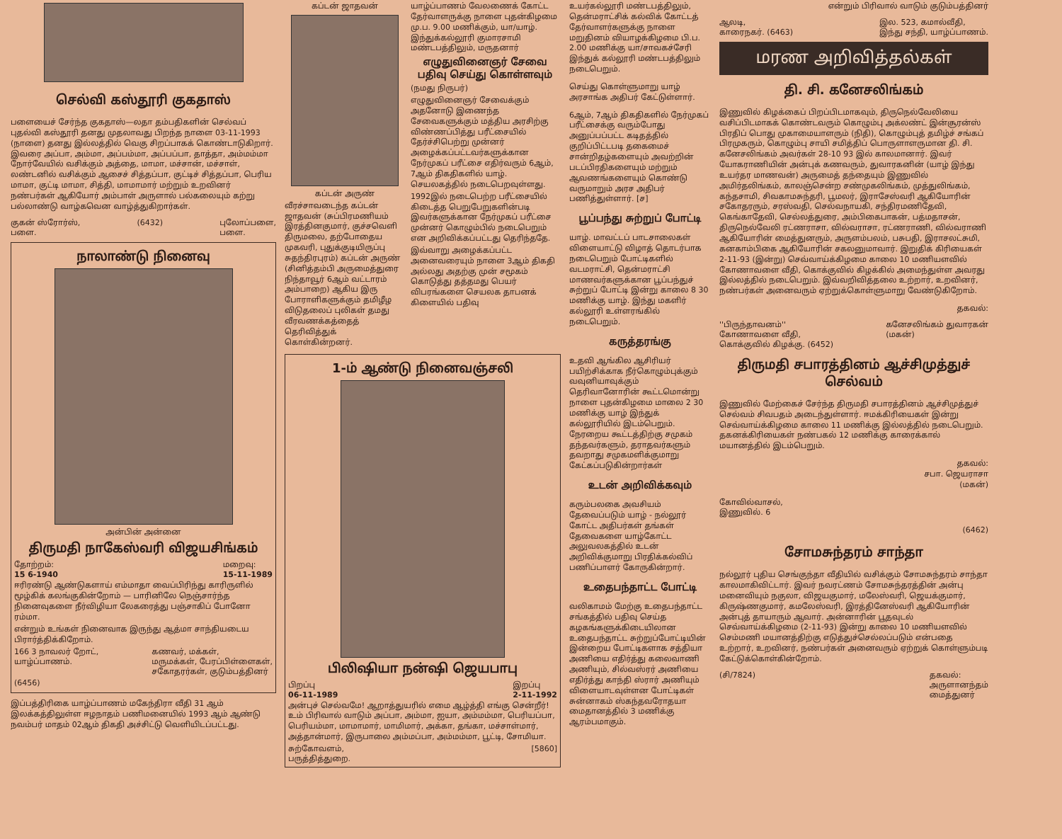செல்வி கஸ்தூரி குகதாஸ்
பளையைச் சேர்ந்த குகதாஸ்—லதா தம்பதிகளின் செல்வப் புதல்வி கஸ்தூரி தனது முதலாவது பிறந்த நாளை 03-11-1993 (நாளை) தனது இல்லத்தில் வெகு சிறப்பாகக் கொண்டாடுகிறார். இவரை அப்பா, அம்மா, அப்பம்மா, அப்பப்பா, தாத்தா, அம்மம்மா நோர்வேயில் வசிக்கும் அத்தை, மாமா, மச்சான், மச்சாள், லண்டனில் வசிக்கும் ஆசைச் சித்தப்பா, குட்டிச் சித்தப்பா, பெரிய மாமா, குட்டி மாமா, சித்தி, மாமாமார் மற்றும் உறவினர் நண்பர்கள் ஆகியோர் அம்பாள் அருளால் பல்கலையும் கற்று பல்லாண்டு வாழ்கவென வாழ்த்துகிறார்கள்.
குகன் ஸ்ரோர்ஸ்,
பளை. (6432) புலோப்பளை,
பளை.
நாலாண்டு நினைவு
அன்பின் அன்னை
திருமதி நாகேஸ்வரி விஜயசிங்கம்
தோற்றம்:
15 6-1940 மறைவு:
15-11-1989
ஈரிரண்டு ஆண்டுகளாய் எம்மாதா வைப்பிரிந்து காரிருளில் மூழ்கிக் கலங்குகின்றோம் — பாரினிலே நெஞ்சார்ந்த நினைவுகளை நீர்விழியா லேகரைத்து பஞ்சாகிப் போனோ ரம்மா.
என்றும் உங்கள் நினைவாக இருந்து ஆத்மா சாந்தியடைய பிரார்த்திக்கிறோம்.
166 3 நாவலர் றோட்,
யாழ்ப்பாணம். கணவர், மக்கள்,
மருமக்கள், பேரப்பிள்ளைகள்,
சகோதரர்கள், குடும்பத்தினர்
(6456)
இப்பத்திரிகை யாழ்ப்பாணம் மகேந்திரா வீதி 31 ஆம் இலக்கத்திலுள்ள ஈழநாதம் பணிமனையில் 1993 ஆம் ஆண்டு நவம்பர் மாதம் 02ஆம் திகதி அச்சிட்டு வெளியிடப்பட்டது.
கப்டன் ஜாதவன்
கப்டன் அருண்
வீரச்சாவடைந்த கப்டன் ஜாதவன் (சுப்பிரமணியம் இரத்தினகுமார், குச்சவெளி திருமலை, தற்போதைய முகவரி, புதுக்குடியிருப்பு சுதந்திரபுரம்) கப்டன் அருண் (சினித்தம்பி அருமைத்துரை நிந்தாவூர் 6ஆம் வட்டாரம் அம்பாறை) ஆகிய இரு போராளிகளுக்கும் தமிழீழ விடுதலைப் புலிகள் தமது வீரவணக்கத்தைத் தெரிவித்துக் கொள்கின்றனர்.
யாழ்ப்பாணம் வேலணைக் கோட்ட தேர்வாளருக்கு நாளை புதன்கிழமை மு.ப. 9.00 மணிக்கும், யா/யாழ். இந்துக்கல்லூரி குமாரசாமி மண்டபத்திலும், மருதனார்
எழுதுவினைஞர் சேவை பதிவு செய்து கொள்ளவும்
(நமது நிருபர்)
எழுதுவினைஞர் சேவைக்கும் அதனோடு இணைந்த சேவைகளுக்கும் மத்திய அரசிற்கு விண்ணப்பித்து பரீட்சையில் தேர்ச்சிபெற்று முன்னர் அழைக்கப்பட்டவர்களுக்கான நேர்முகப் பரீட்சை எதிர்வரும் 6ஆம், 7ஆம் திகதிகளில் யாழ். செயலகத்தில் நடைபெறவுள்ளது.
1992இல் நடைபெற்ற பரீட்சையில் கிடைத்த பெறுபேறுகளின்படி இவர்களுக்கான நேர்முகப் பரீட்சை முன்னர் கொழும்பில் நடைபெறும் என அறிவிக்கப்பட்டது தெரிந்ததே.
இவ்வாறு அழைக்கப்பட்ட அனைவரையும் நாளை 3ஆம் திகதி அல்லது அதற்கு முன் சமூகம் கொடுத்து தத்தமது பெயர் விபரங்களை செயலக தாபனக் கிளையில் பதிவு
1-ம் ஆண்டு நினைவஞ்சலி
பிலிஷியா நன்ஷி ஜெயபாபு
பிறப்பு
06-11-1989 இறப்பு
2-11-1992
அன்புச் செல்வமே! ஆறாத்துயரில் எமை ஆழ்த்தி எங்கு சென்றீர்! உம் பிரிவால் வாடும் அப்பா, அம்மா, ஐயா, அம்மம்மா, பெரியப்பா, பெரியம்மா, மாமாமார், மாமிமார், அக்கா, தங்கா, மச்சாள்மார், அத்தான்மார், இருபாலை அம்மப்பா, அம்மம்மா, பூட்டி, சோமியா.
சுற்கோவளம்,
பருத்தித்துறை. [5860]
உயர்கல்லூரி மண்டபத்திலும், தென்மராட்சிக் கல்விக் கோட்டத் தேர்வாளர்களுக்கு நாளை மறுதினம் வியாழக்கிழமை பி.ப. 2.00 மணிக்கு யா/சாவகச்சேரி இந்துக் கல்லூரி மண்டபத்திலும் நடைபெறும்.
செய்து கொள்ளுமாறு யாழ் அரசாங்க அதிபர் கேட்டுள்ளார்.
6ஆம், 7ஆம் திகதிகளில் நேர்முகப் பரீட்சைக்கு வரும்போது அனுப்பப்பட்ட கடிதத்தில் குறிப்பிட்டபடி தகைமைச் சான்றிதழ்களையும் அவற்றின் படப்பிரதிகளையும் மற்றும் ஆவணங்களையும் கொண்டு வருமாறும் அரச அதிபர் பணித்துள்ளார். [ச]
பூப்பந்து சுற்றுப் போட்டி
யாழ். மாவட்டப் பாடசாலைகள் விளையாட்டு விழாத் தொடர்பாக நடைபெறும் போட்டிகளில் வடமராட்சி, தென்மராட்சி மாணவர்களுக்கான பூப்பந்துச் சுற்றுப் போட்டி இன்று காலை 8 30 மணிக்கு யாழ். இந்து மகளிர் கல்லூரி உள்ளரங்கில் நடைபெறும்.
கருத்தரங்கு
உதவி ஆங்கில ஆசிரியர் பயிற்சிக்காக நீர்கொழும்புக்கும் வவுனியாவுக்கும் தெரிவானோரின் கூட்டமொன்று நாளை புதன்கிழமை மாலை 2 30 மணிக்கு யாழ் இந்துக் கல்லூரியில் இடம்பெறும். நேரறைய கூட்டத்திற்கு சமுகம் தந்தவர்களும், தராதவர்களும் தவறாது சமுகமளிக்குமாறு கேட்கப்படுகின்றார்கள்
உடன் அறிவிக்கவும்
கரும்பலகை அவசியம் தேவைப்படும் யாழ் - நல்லூர் கோட்ட அதிபர்கள் தங்கள் தேவைகளை யாழ்கோட்ட அலுவலகத்தில் உடன் அறிவிக்குமாறு பிரதிக்கல்விப் பணிப்பாளர் கோருகின்றார்.
உதைபந்தாட்ட போட்டி
வலிகாமம் மேற்கு உதைபந்தாட்ட சங்கத்தில் பதிவு செய்த கழகங்களுக்கிடையிலான உதைபந்தாட்ட சுற்றுப்போட்டியின் இன்றைய போட்டிகளாக சத்தியா அணியை எதிர்த்து கலைவாணி அணியும், சில்வஸ்ரர் அணியை எதிர்த்து காந்தி ஸ்ரார் அணியும் விளையாடவுள்ளன போட்டிகள் சுன்னாகம் ஸ்கந்தவரோதயா மைதானத்தில் 3 மணிக்கு ஆரம்பமாகும்.
என்றும் பிரிவால் வாடும் குடும்பத்தினர்
ஆலடி,
காரைநகர். (6463) இல. 523, கமால்வீதி,
இந்து சந்தி, யாழ்ப்பாணம்.
மரண அறிவித்தல்கள்
தி. சி. கனேசலிங்கம்
இணுவில் கிழக்கைப் பிறப்பிடமாகவும், திருநெல்வேலியை வசிப்பிடமாகக் கொண்டவரும் கொழும்பு அக்லண்ட் இன்சூரன்ஸ் பிரதிப் பொது முகாமையாளரும் (நிதி), கொழும்புத் தமிழ்ச் சங்கப் பிரமுகரும், கொழும்பு சாயி சமித்திப் பொருளாளருமான தி. சி. கனேசலிங்கம் அவர்கள் 28-10 93 இல் காலமானார். இவர் யோகராணியின் அன்புக் கணவரும், துவாரகனின் (யாழ் இந்து உயர்தர மாணவன்) அருமைத் தந்தையும் இணுவில் அமிர்தலிங்கம், காலஞ்சென்ற சண்முகலிங்கம், முத்துலிங்கம், கந்தசாமி, சிவகாமசுந்தரி, பூமலர், இராசேஸ்வரி ஆகியோரின் சகோதரரும், சரஸ்வதி, செல்வநாயகி, சந்திரமணிதேவி, கெங்காதேவி, செல்லத்துரை, அம்பிகைபாகன், பத்மதாசன், திருநெல்வேலி ரட்ணராசா, வில்வராசா, ரட்ணராணி, வில்வராணி ஆகியோரின் மைத்துனரும், அருளம்பலம், பசுபதி, இராசலட்சுமி, கனகாம்பிகை ஆகியோரின் சகலனுமாவார். இறுதிக் கிரியைகள் 2-11-93 (இன்று) செவ்வாய்க்கிழமை காலை 10 மணியளவில் கோணாவளை வீதி, கொக்குவில் கிழக்கில் அமைந்துள்ள அவரது இல்லத்தில் நடைபெறும். இவ்வறிவித்தலை உற்றார், உறவினர், நண்பர்கள் அனைவரும் ஏற்றுக்கொள்ளுமாறு வேண்டுகிறோம்.
தகவல்:
''பிருந்தாவனம்''
கோணாவளை வீதி,
கொக்குவில் கிழக்கு. (6452) கனேசலிங்கம் துவாரகன்
(மகன்)
திருமதி சபாரத்தினம் ஆச்சிமுத்துச் செல்வம்
இணுவில் மேற்கைச் சேர்ந்த திருமதி சபாரத்தினம் ஆச்சிமுத்துச் செல்வம் சிவபதம் அடைந்துள்ளார். ஈமக்கிரியைகள் இன்று செவ்வாய்க்கிழமை காலை 11 மணிக்கு இல்லத்தில் நடைபெறும். தகனக்கிரியைகள் நண்பகல் 12 மணிக்கு காரைக்கால் மயானத்தில் இடம்பெறும்.
தகவல்:
சபா. ஜெயராசா
(மகன்)
கோவில்வாசல்,
இணுவில். 6
(6462)
சோமசுந்தரம் சாந்தா
நல்லூர் புதிய செங்குந்தா வீதியில் வசிக்கும் சோமசுந்தரம் சாந்தா காலமாகிவிட்டார். இவர் நவரட்ணம் சோமசுந்தரத்தின் அன்பு மனைவியும் நகுலா, விஜயகுமார், மலேஸ்வரி, ஜெயக்குமார், கிருஷ்ணகுமார், கமலேஸ்வரி, இரத்தினேஸ்வரி ஆகியோரின் அன்புத் தாயாரும் ஆவார். அன்னாரின் பூதவுடல் செவ்வாய்க்கிழமை (2-11-93) இன்று காலை 10 மணியளவில் செம்மணி மயானத்திற்கு எடுத்துச்செல்லப்படும் என்பதை உற்றார், உறவினர், நண்பர்கள் அனைவரும் ஏற்றுக் கொள்ளும்படி கேட்டுக்கொள்கின்றோம்.
(சி/7824) தகவல்:
அருளானந்தம்
மைத்துனர்